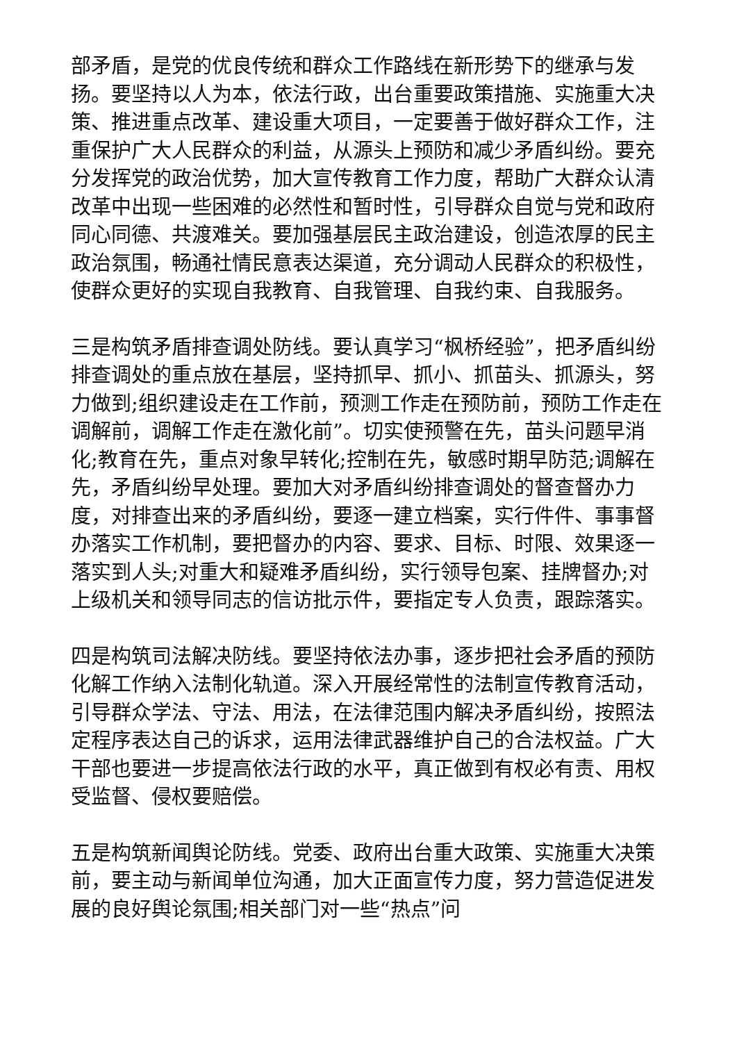部矛盾，是党的优良传统和群众工作路线在新形势下的继承与发扬。要坚持以人为本，依法行政，出台重要政策措施、实施重大决策、推进重点改革、建设重大项目，一定要善于做好群众工作，注重保护广大人民群众的利益，从源头上预防和减少矛盾纠纷。要充分发挥党的政治优势，加大宣传教育工作力度，帮助广大群众认清改革中出现一些困难的必然性和暂时性，引导群众自觉与党和政府同心同德、共渡难关。要加强基层民主政治建设，创造浓厚的民主政治氛围，畅通社情民意表达渠道，充分调动人民群众的积极性，使群众更好的实现自我教育、自我管理、自我约束、自我服务。
三是构筑矛盾排查调处防线。要认真学习“枫桥经验”，把矛盾纠纷排查调处的重点放在基层，坚持抓早、抓小、抓苗头、抓源头，努力做到;组织建设走在工作前，预测工作走在预防前，预防工作走在调解前，调解工作走在激化前”。切实使预警在先，苗头问题早消化;教育在先，重点对象早转化;控制在先，敏感时期早防范;调解在先，矛盾纠纷早处理。要加大对矛盾纠纷排查调处的督查督办力度，对排查出来的矛盾纠纷，要逐一建立档案，实行件件、事事督办落实工作机制，要把督办的内容、要求、目标、时限、效果逐一落实到人头;对重大和疑难矛盾纠纷，实行领导包案、挂牌督办;对上级机关和领导同志的信访批示件，要指定专人负责，跟踪落实。
四是构筑司法解决防线。要坚持依法办事，逐步把社会矛盾的预防化解工作纳入法制化轨道。深入开展经常性的法制宣传教育活动，引导群众学法、守法、用法，在法律范围内解决矛盾纠纷，按照法定程序表达自己的诉求，运用法律武器维护自己的合法权益。广大干部也要进一步提高依法行政的水平，真正做到有权必有责、用权受监督、侵权要赔偿。
五是构筑新闻舆论防线。党委、政府出台重大政策、实施重大决策前，要主动与新闻单位沟通，加大正面宣传力度，努力营造促进发展的良好舆论氛围;相关部门对一些“热点”问